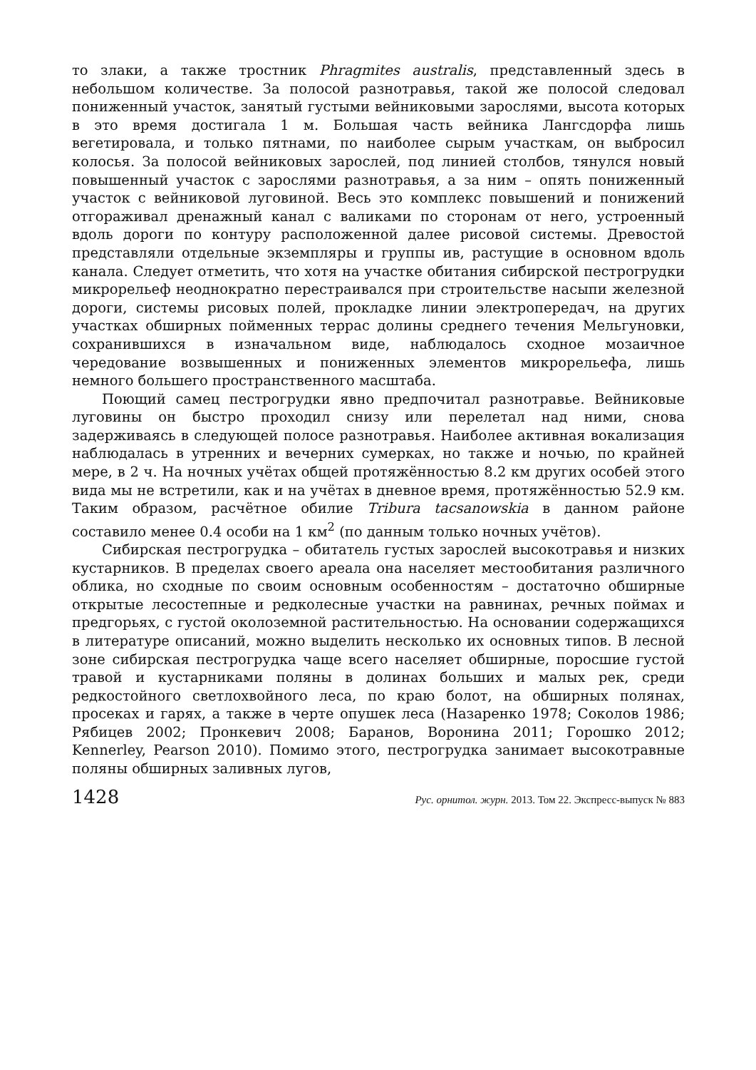то злаки, а также тростник Phragmites australis, представленный здесь в небольшом количестве. За полосой разнотравья, такой же полосой следовал пониженный участок, занятый густыми вейниковыми зарослями, высота которых в это время достигала 1 м. Большая часть вейника Лангсдорфа лишь вегетировала, и только пятнами, по наиболее сырым участкам, он выбросил колосья. За полосой вейниковых зарослей, под линией столбов, тянулся новый повышенный участок с зарослями разнотравья, а за ним – опять пониженный участок с вейниковой луговиной. Весь это комплекс повышений и понижений отгораживал дренажный канал с валиками по сторонам от него, устроенный вдоль дороги по контуру расположенной далее рисовой системы. Древостой представляли отдельные экземпляры и группы ив, растущие в основном вдоль канала. Следует отметить, что хотя на участке обитания сибирской пестрогрудки микрорельеф неоднократно перестраивался при строительстве насыпи железной дороги, системы рисовых полей, прокладке линии электропередач, на других участках обширных пойменных террас долины среднего течения Мельгуновки, сохранившихся в изначальном виде, наблюдалось сходное мозаичное чередование возвышенных и пониженных элементов микрорельефа, лишь немного большего пространственного масштаба.
Поющий самец пестрогрудки явно предпочитал разнотравье. Вейниковые луговины он быстро проходил снизу или перелетал над ними, снова задерживаясь в следующей полосе разнотравья. Наиболее активная вокализация наблюдалась в утренних и вечерних сумерках, но также и ночью, по крайней мере, в 2 ч. На ночных учётах общей протяжённостью 8.2 км других особей этого вида мы не встретили, как и на учётах в дневное время, протяжённостью 52.9 км. Таким образом, расчётное обилие Tribura tacsanowskia в данном районе составило менее 0.4 особи на 1 км<sup>2</sup> (по данным только ночных учётов).
Сибирская пестрогрудка – обитатель густых зарослей высокотравья и низких кустарников. В пределах своего ареала она населяет местообитания различного облика, но сходные по своим основным особенностям – достаточно обширные открытые лесостепные и редколесные участки на равнинах, речных поймах и предгорьях, с густой околоземной растительностью. На основании содержащихся в литературе описаний, можно выделить несколько их основных типов. В лесной зоне сибирская пестрогрудка чаще всего населяет обширные, поросшие густой травой и кустарниками поляны в долинах больших и малых рек, среди редкостойного светлохвойного леса, по краю болот, на обширных полянах, просеках и гарях, а также в черте опушек леса (Назаренко 1978; Соколов 1986; Рябицев 2002; Пронкевич 2008; Баранов, Воронина 2011; Горошко 2012; Kennerley, Pearson 2010). Помимо этого, пестрогрудка занимает высокотравные поляны обширных заливных лугов,
1428 Рус. орнитол. журн. 2013. Том 22. Экспресс-выпуск № 883